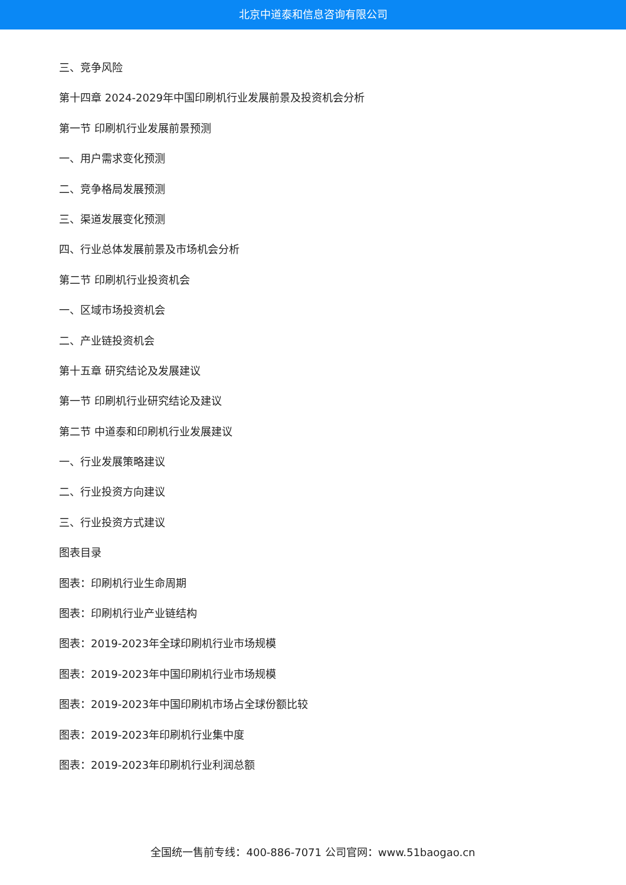北京中道泰和信息咨询有限公司
三、竞争风险
第十四章 2024-2029年中国印刷机行业发展前景及投资机会分析
第一节 印刷机行业发展前景预测
一、用户需求变化预测
二、竞争格局发展预测
三、渠道发展变化预测
四、行业总体发展前景及市场机会分析
第二节 印刷机行业投资机会
一、区域市场投资机会
二、产业链投资机会
第十五章 研究结论及发展建议
第一节 印刷机行业研究结论及建议
第二节 中道泰和印刷机行业发展建议
一、行业发展策略建议
二、行业投资方向建议
三、行业投资方式建议
图表目录
图表：印刷机行业生命周期
图表：印刷机行业产业链结构
图表：2019-2023年全球印刷机行业市场规模
图表：2019-2023年中国印刷机行业市场规模
图表：2019-2023年中国印刷机市场占全球份额比较
图表：2019-2023年印刷机行业集中度
图表：2019-2023年印刷机行业利润总额
全国统一售前专线：400-886-7071 公司官网：www.51baogao.cn